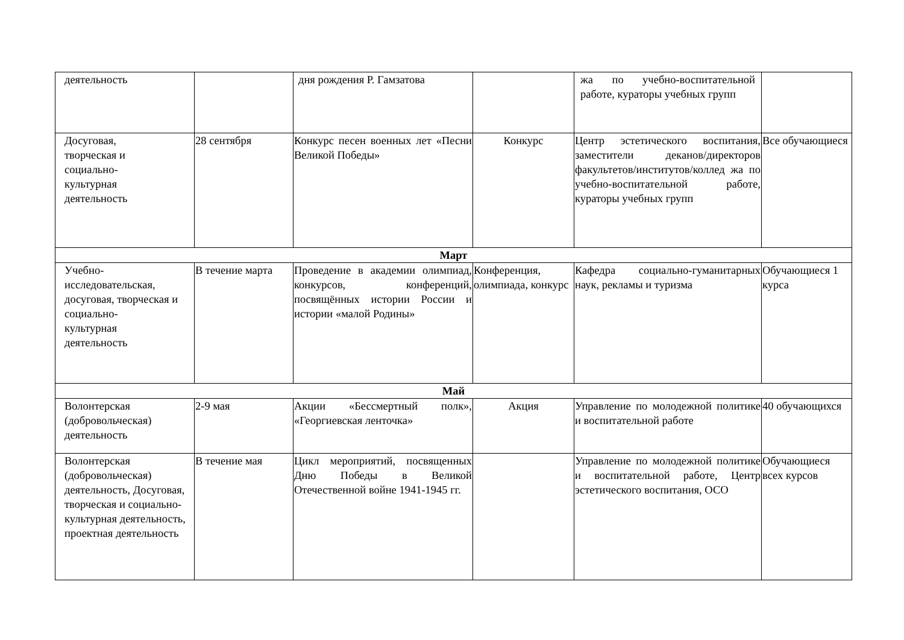| деятельность | | дня рождения Р. Гамзатова | | жа по учебно-воспитательной работе, кураторы учебных групп | |
| Досуговая, творческая и социально- культурная деятельность | 28 сентября | Конкурс песен военных лет «Песни Великой Победы» | Конкурс | Центр эстетического воспитания, заместители деканов/директоров факультетов/институтов/коллед жа по учебно-воспитательной работе, кураторы учебных групп | Все обучающиеся |
| Март | | | | | |
| Учебно- исследовательская, досуговая, творческая и социально- культурная деятельность | В течение марта | Проведение в академии олимпиад, конкурсов, конференций, посвящённых истории России и истории «малой Родины» | Конференция, олимпиада, конкурс | Кафедра социально-гуманитарных наук, рекламы и туризма | Обучающиеся 1 курса |
| Май | | | | | |
| Волонтерская (добровольческая) деятельность | 2-9 мая | Акции «Бессмертный полк», «Георгиевская ленточка» | Акция | Управление по молодежной политике и воспитательной работе | 40 обучающихся |
| Волонтерская (добровольческая) деятельность, Досуговая, творческая и социально- культурная деятельность, проектная деятельность | В течение мая | Цикл мероприятий, посвященных Дню Победы в Великой Отечественной войне 1941-1945 гг. | | Управление по молодежной политике и воспитательной работе, Центр эстетического воспитания, ОСО | Обучающиеся всех курсов |